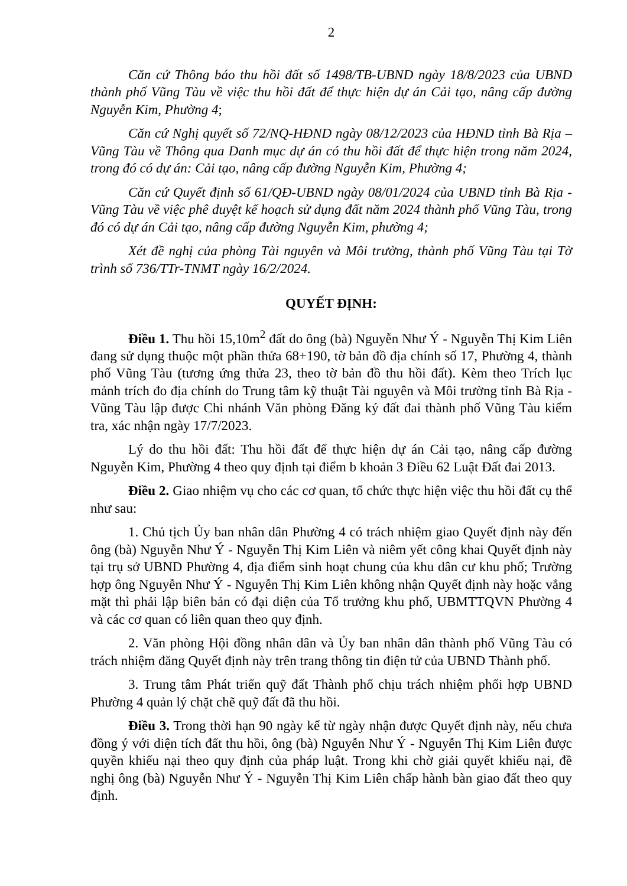2
Căn cứ Thông báo thu hồi đất số 1498/TB-UBND ngày 18/8/2023 của UBND thành phố Vũng Tàu về việc thu hồi đất để thực hiện dự án Cải tạo, nâng cấp đường Nguyễn Kim, Phường 4;
Căn cứ Nghị quyết số 72/NQ-HĐND ngày 08/12/2023 của HĐND tỉnh Bà Rịa – Vũng Tàu về Thông qua Danh mục dự án có thu hồi đất để thực hiện trong năm 2024, trong đó có dự án: Cải tạo, nâng cấp đường Nguyễn Kim, Phường 4;
Căn cứ Quyết định số 61/QĐ-UBND ngày 08/01/2024 của UBND tỉnh Bà Rịa - Vũng Tàu về việc phê duyệt kế hoạch sử dụng đất năm 2024 thành phố Vũng Tàu, trong đó có dự án Cải tạo, nâng cấp đường Nguyễn Kim, phường 4;
Xét đề nghị của phòng Tài nguyên và Môi trường, thành phố Vũng Tàu tại Tờ trình số 736/TTr-TNMT ngày 16/2/2024.
QUYẾT ĐỊNH:
Điều 1. Thu hồi 15,10m<sup>2</sup> đất do ông (bà) Nguyễn Như Ý - Nguyễn Thị Kim Liên đang sử dụng thuộc một phần thửa 68+190, tờ bản đồ địa chính số 17, Phường 4, thành phố Vũng Tàu (tương ứng thửa 23, theo tờ bản đồ thu hồi đất). Kèm theo Trích lục mảnh trích đo địa chính do Trung tâm kỹ thuật Tài nguyên và Môi trường tỉnh Bà Rịa - Vũng Tàu lập được Chi nhánh Văn phòng Đăng ký đất đai thành phố Vũng Tàu kiểm tra, xác nhận ngày 17/7/2023.
Lý do thu hồi đất: Thu hồi đất để thực hiện dự án Cải tạo, nâng cấp đường Nguyễn Kim, Phường 4 theo quy định tại điểm b khoản 3 Điều 62 Luật Đất đai 2013.
Điều 2. Giao nhiệm vụ cho các cơ quan, tổ chức thực hiện việc thu hồi đất cụ thể như sau:
1. Chủ tịch Ủy ban nhân dân Phường 4 có trách nhiệm giao Quyết định này đến ông (bà) Nguyễn Như Ý - Nguyễn Thị Kim Liên và niêm yết công khai Quyết định này tại trụ sở UBND Phường 4, địa điểm sinh hoạt chung của khu dân cư khu phố; Trường hợp ông Nguyễn Như Ý - Nguyễn Thị Kim Liên không nhận Quyết định này hoặc vắng mặt thì phải lập biên bản có đại diện của Tổ trưởng khu phố, UBMTTQVN Phường 4 và các cơ quan có liên quan theo quy định.
2. Văn phòng Hội đồng nhân dân và Ủy ban nhân dân thành phố Vũng Tàu có trách nhiệm đăng Quyết định này trên trang thông tin điện tử của UBND Thành phố.
3. Trung tâm Phát triển quỹ đất Thành phố chịu trách nhiệm phối hợp UBND Phường 4 quản lý chặt chẽ quỹ đất đã thu hồi.
Điều 3. Trong thời hạn 90 ngày kể từ ngày nhận được Quyết định này, nếu chưa đồng ý với diện tích đất thu hồi, ông (bà) Nguyễn Như Ý - Nguyễn Thị Kim Liên được quyền khiếu nại theo quy định của pháp luật. Trong khi chờ giải quyết khiếu nại, đề nghị ông (bà) Nguyễn Như Ý - Nguyễn Thị Kim Liên chấp hành bàn giao đất theo quy định.